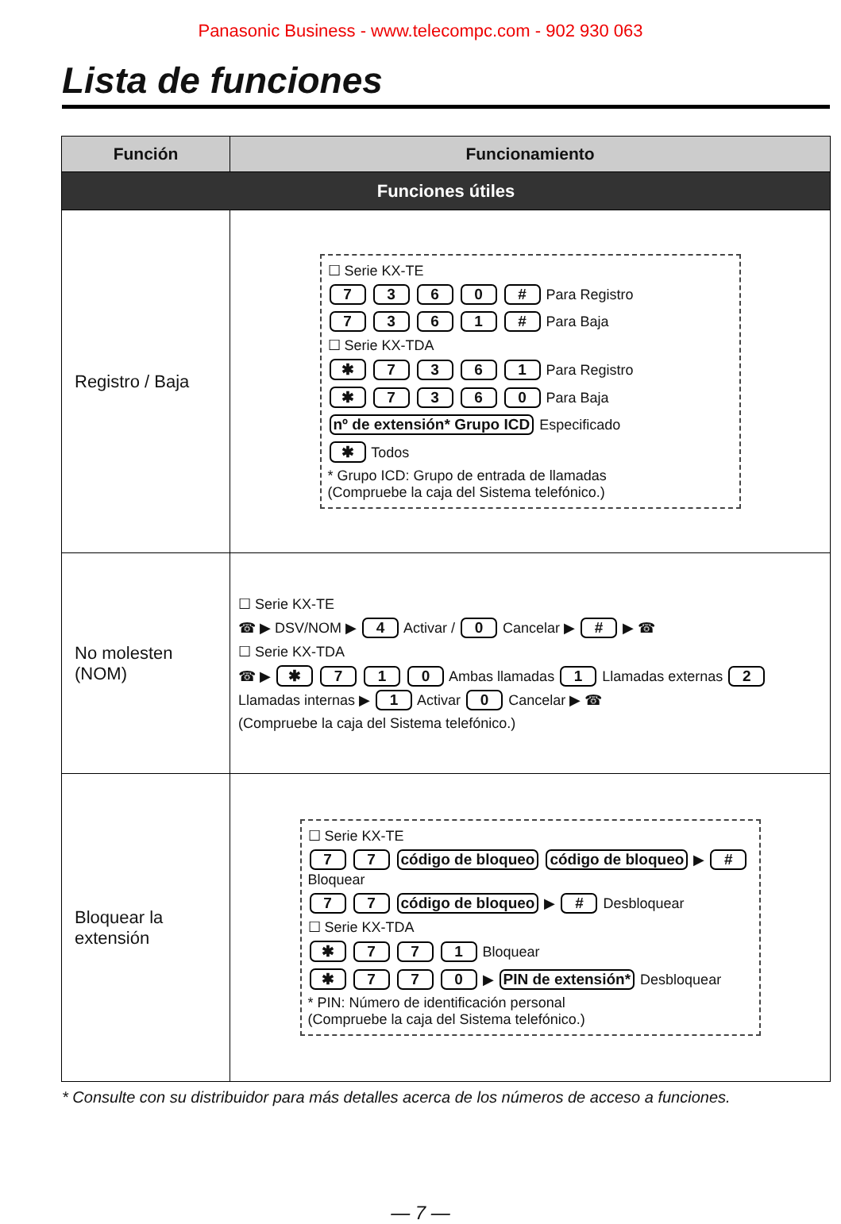Panasonic Business - www.telecompc.com - 902 930 063
Lista de funciones
| Función | Funcionamiento |
| --- | --- |
| Funciones útiles | |
| Registro / Baja | ☐ Serie KX-TE 7 3 6 0 # Para Registro 7 3 6 1 # Para Baja ☐ Serie KX-TDA ✱ 7 3 6 1 Para Registro ✱ 7 3 6 0 Para Baja nº de extensión* Grupo ICD Especificado ✱ Todos * Grupo ICD: Grupo de entrada de llamadas (Compruebe la caja del Sistema telefónico.) |
| No molesten (NOM) | ☐ Serie KX-TE ☎ ▶ DSV/NOM ▶ 4 Activar / 0 Cancelar ▶ # ▶ ☎ ☐ Serie KX-TDA ☎ ▶ ✱ 7 1 0 Ambas llamadas 1 Llamadas externas 2 Llamadas internas ▶ 1 Activar 0 Cancelar ▶ ☎ (Compruebe la caja del Sistema telefónico.) |
| Bloquear la extensión | ☐ Serie KX-TE 7 7 código de bloqueo código de bloqueo ▶ # Bloquear 7 7 código de bloqueo ▶ # Desbloquear ☐ Serie KX-TDA ✱ 7 7 1 Bloquear ✱ 7 7 0 ▶ PIN de extensión* Desbloquear * PIN: Número de identificación personal (Compruebe la caja del Sistema telefónico.) |
* Consulte con su distribuidor para más detalles acerca de los números de acceso a funciones.
— 7 —